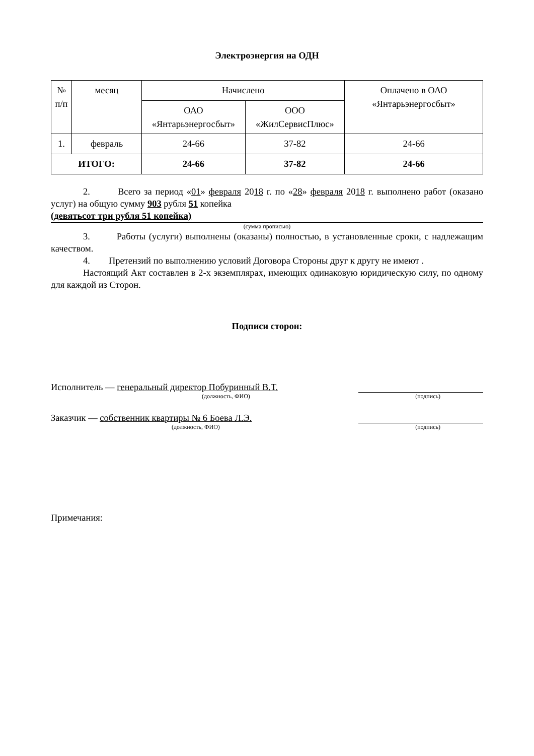Электроэнергия на ОДН
| № п/п | месяц | Начислено | | Оплачено в ОАО «Янтарьэнергосбыт» |
| --- | --- | --- | --- | --- |
| | | ОАО «Янтарьэнергосбыт» | ООО «ЖилСервисПлюс» | |
| 1. | февраль | 24-66 | 37-82 | 24-66 |
| ИТОГО: | | 24-66 | 37-82 | 24-66 |
2. Всего за период «01» февраля 2018 г. по «28» февраля 2018 г. выполнено работ (оказано услуг) на общую сумму 903 рубля 51 копейка
(девятьсот три рубля 51 копейка)
(сумма прописью)
3. Работы (услуги) выполнены (оказаны) полностью, в установленные сроки, с надлежащим качеством.
4. Претензий по выполнению условий Договора Стороны друг к другу не имеют .
Настоящий Акт составлен в 2-х экземплярах, имеющих одинаковую юридическую силу, по одному для каждой из Сторон.
Подписи сторон:
Исполнитель — генеральный директор Побуринный В.Т.
(должность, ФИО) (подпись)
Заказчик — собственник квартиры № 6 Боева Л.Э.
(должность, ФИО) (подпись)
Примечания: